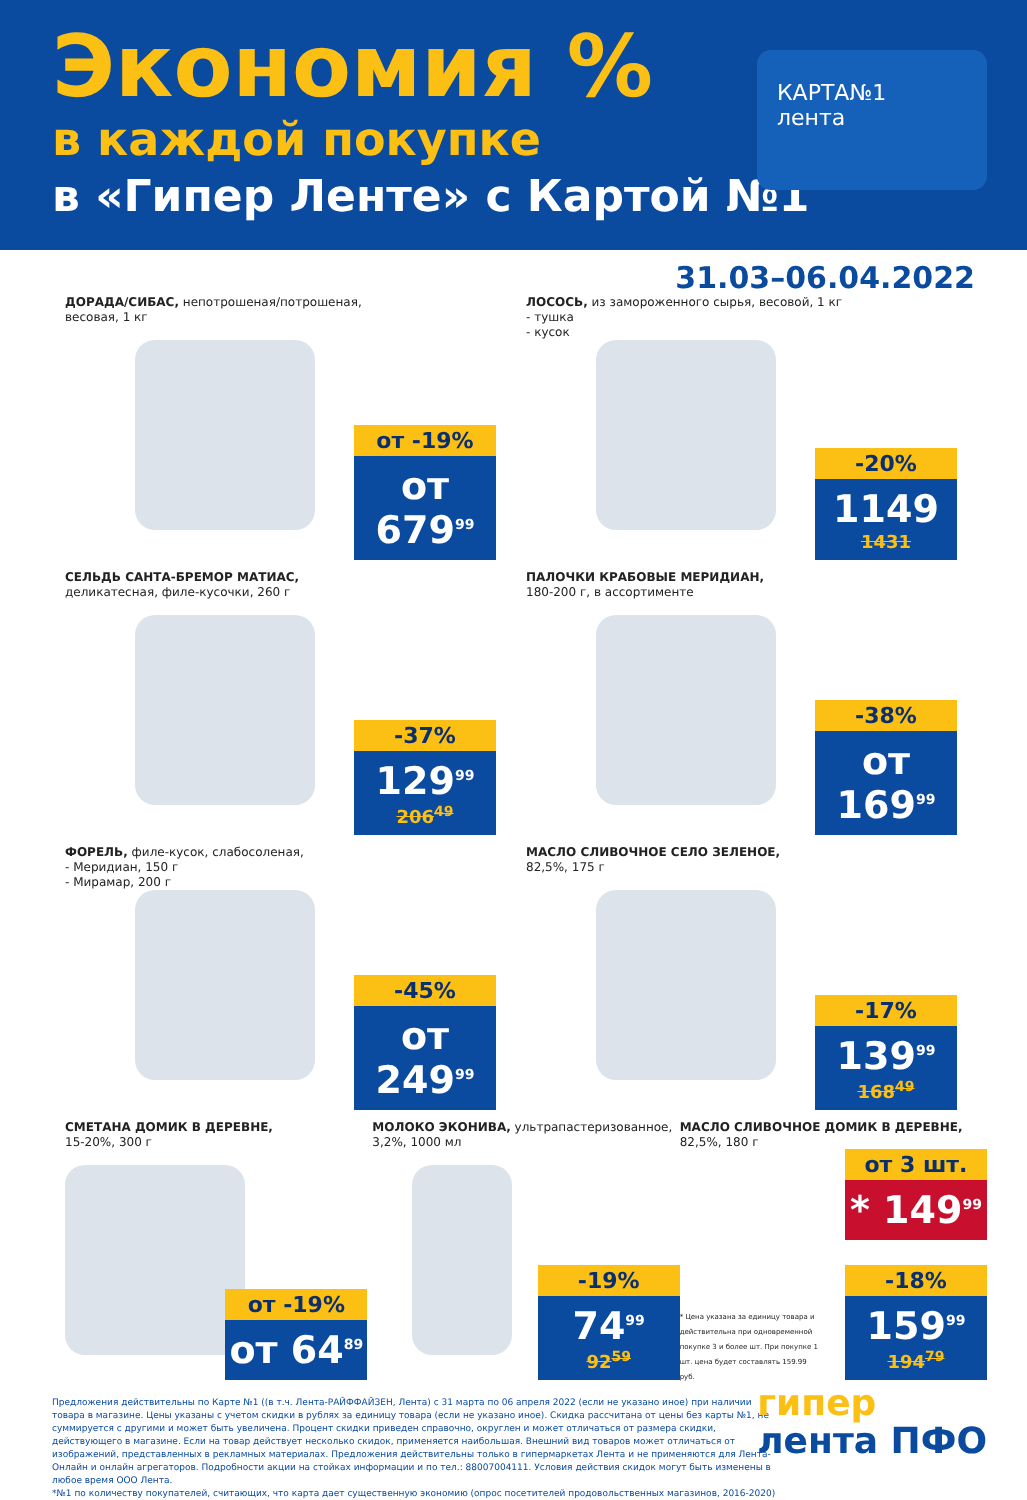Экономия %
в каждой покупке
в «Гипер Ленте» с Картой №1
КАРТА№1
лента
31.03–06.04.2022
ДОРАДА/СИБАС, непотрошеная/потрошеная,
весовая, 1 кг
от -19%
от 679<sup>99</sup>
ЛОСОСЬ, из замороженного сырья, весовой, 1 кг
- тушка
- кусок
-20%
1149
1431
СЕЛЬДЬ САНТА-БРЕМОР МАТИАС,
деликатесная, филе-кусочки, 260 г
-37%
129<sup>99</sup>
206<sup>49</sup>
ПАЛОЧКИ КРАБОВЫЕ МЕРИДИАН,
180-200 г, в ассортименте
-38%
от 169<sup>99</sup>
ФОРЕЛЬ, филе-кусок, слабосоленая,
- Меридиан, 150 г
- Мирамар, 200 г
-45%
от 249<sup>99</sup>
МАСЛО СЛИВОЧНОЕ СЕЛО ЗЕЛЕНОЕ,
82,5%, 175 г
-17%
139<sup>99</sup>
168<sup>49</sup>
СМЕТАНА ДОМИК В ДЕРЕВНЕ,
15-20%, 300 г
от -19%
от 64<sup>89</sup>
МОЛОКО ЭКОНИВА, ультрапастеризованное,
3,2%, 1000 мл
-19%
74<sup>99</sup>
92<sup>59</sup>
МАСЛО СЛИВОЧНОЕ ДОМИК В ДЕРЕВНЕ,
82,5%, 180 г
от 3 шт.
* 149<sup>99</sup>
* Цена указана за единицу товара и действительна при одновременной покупке 3 и более шт. При покупке 1 шт. цена будет составлять 159.99 руб.
-18%
159<sup>99</sup>
194<sup>79</sup>
Предложения действительны по Карте №1 ((в т.ч. Лента-РАЙФФАЙЗЕН, Лента) с 31 марта по 06 апреля 2022 (если не указано иное) при наличии товара в магазине. Цены указаны с учетом скидки в рублях за единицу товара (если не указано иное). Скидка рассчитана от цены без карты №1, не суммируется с другими и может быть увеличена. Процент скидки приведен справочно, округлен и может отличаться от размера скидки, действующего в магазине. Если на товар действует несколько скидок, применяется наибольшая. Внешний вид товаров может отличаться от изображений, представленных в рекламных материалах. Предложения действительны только в гипермаркетах Лента и не применяются для Лента-Онлайн и онлайн агрегаторов. Подробности акции на стойках информации и по тел.: 88007004111. Условия действия скидок могут быть изменены в любое время ООО Лента.
*№1 по количеству покупателей, считающих, что карта дает существенную экономию (опрос посетителей продовольственных магазинов, 2016-2020)
гипер
лента ПФО